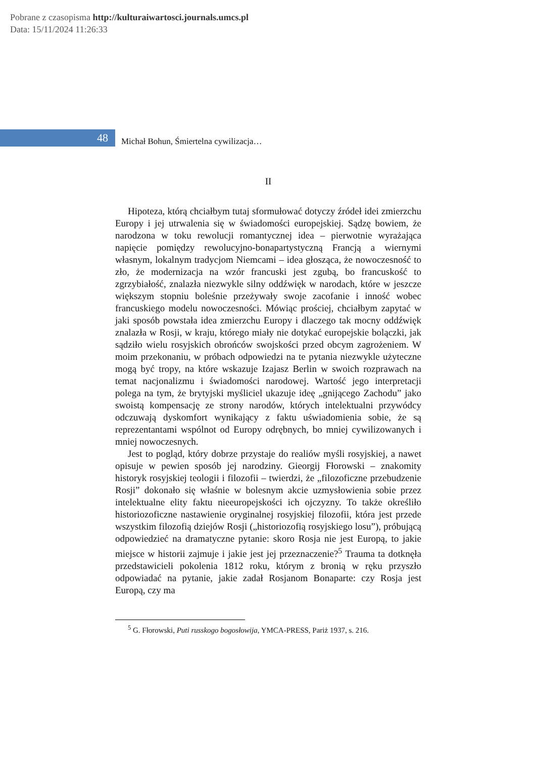Pobrane z czasopisma http://kulturaiwartosci.journals.umcs.pl
Data: 15/11/2024 11:26:33
48
Michał Bohun, Śmiertelna cywilizacja…
II
Hipoteza, którą chciałbym tutaj sformułować dotyczy źródeł idei zmierzchu Europy i jej utrwalenia się w świadomości europejskiej. Sądzę bowiem, że narodzona w toku rewolucji romantycznej idea – pierwotnie wyrażająca napięcie pomiędzy rewolucyjno-bonapartystyczną Francją a wiernymi własnym, lokalnym tradycjom Niemcami – idea głosząca, że nowoczesność to zło, że modernizacja na wzór francuski jest zgubą, bo francuskość to zgrzybiałość, znalazła niezwykle silny oddźwięk w narodach, które w jeszcze większym stopniu boleśnie przeżywały swoje zacofanie i inność wobec francuskiego modelu nowoczesności. Mówiąc prościej, chciałbym zapytać w jaki sposób powstała idea zmierzchu Europy i dlaczego tak mocny oddźwięk znalazła w Rosji, w kraju, którego miały nie dotykać europejskie bolączki, jak sądziło wielu rosyjskich obrońców swojskości przed obcym zagrożeniem. W moim przekonaniu, w próbach odpowiedzi na te pytania niezwykle użyteczne mogą być tropy, na które wskazuje Izajasz Berlin w swoich rozprawach na temat nacjonalizmu i świadomości narodowej. Wartość jego interpretacji polega na tym, że brytyjski myśliciel ukazuje ideę „gnijącego Zachodu” jako swoistą kompensację ze strony narodów, których intelektualni przywódcy odczuwają dyskomfort wynikający z faktu uświadomienia sobie, że są reprezentantami wspólnot od Europy odrębnych, bo mniej cywilizowanych i mniej nowoczesnych.
Jest to pogląd, który dobrze przystaje do realiów myśli rosyjskiej, a nawet opisuje w pewien sposób jej narodziny. Gieorgij Fłorowski – znakomity historyk rosyjskiej teologii i filozofii – twierdzi, że „filozoficzne przebudzenie Rosji” dokonało się właśnie w bolesnym akcie uzmysłowienia sobie przez intelektualne elity faktu nieeuropejskości ich ojczyzny. To także określiło historiozoficzne nastawienie oryginalnej rosyjskiej filozofii, która jest przede wszystkim filozofią dziejów Rosji („historiozofią rosyjskiego losu”), próbującą odpowiedzieć na dramatyczne pytanie: skoro Rosja nie jest Europą, to jakie miejsce w historii zajmuje i jakie jest jej przeznaczenie?<sup>5</sup> Trauma ta dotknęła przedstawicieli pokolenia 1812 roku, którym z bronią w ręku przyszło odpowiadać na pytanie, jakie zadał Rosjanom Bonaparte: czy Rosja jest Europą, czy ma
<sup>5</sup> G. Fłorowski, Puti russkogo bogosłowija, YMCA-PRESS, Pariż 1937, s. 216.